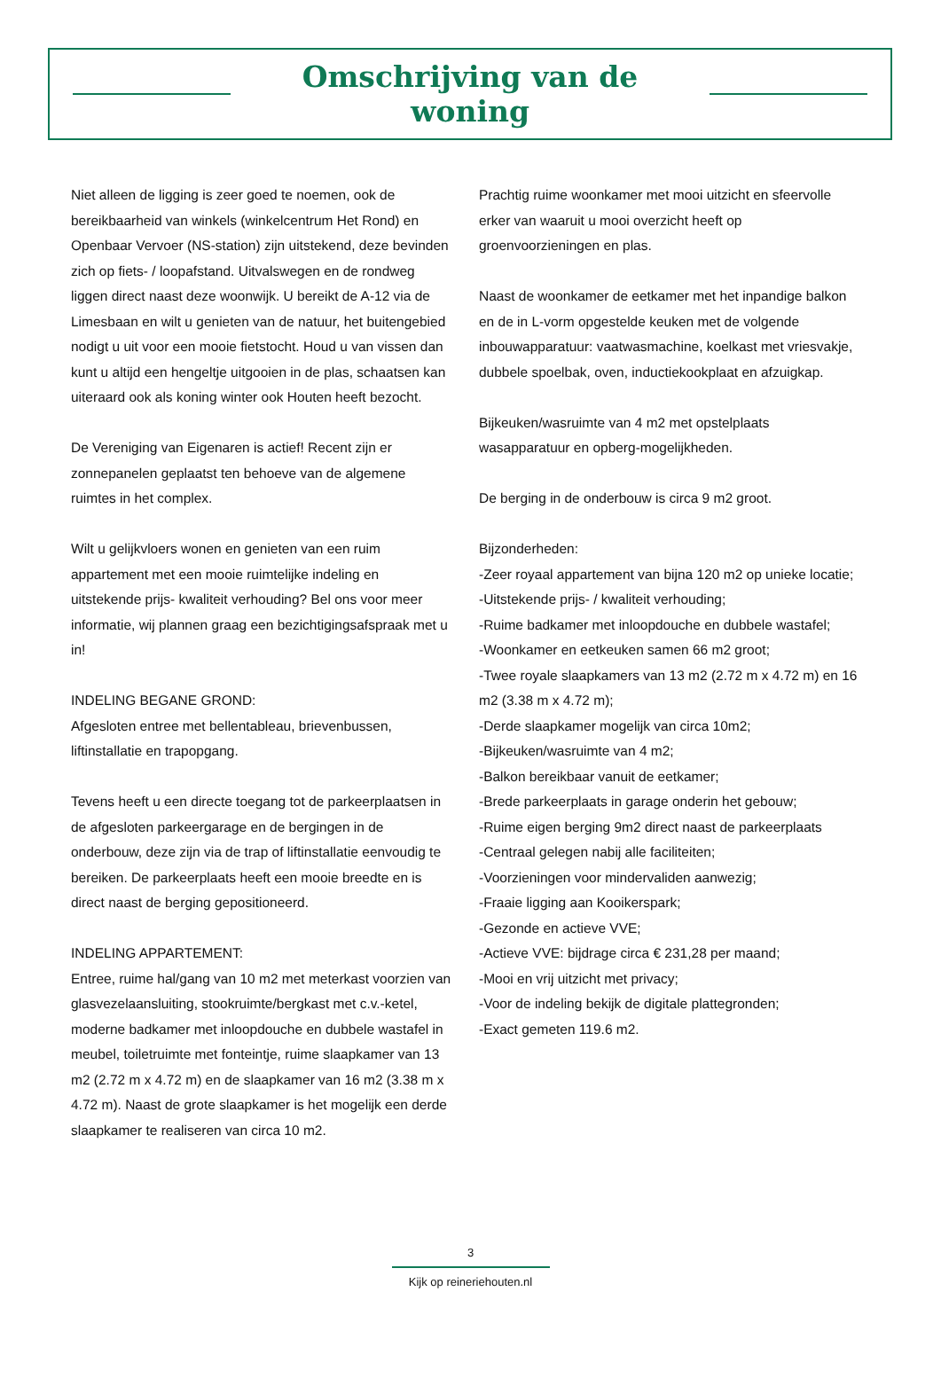Omschrijving van de woning
Niet alleen de ligging is zeer goed te noemen, ook de bereikbaarheid van winkels (winkelcentrum Het Rond) en Openbaar Vervoer (NS-station) zijn uitstekend, deze bevinden zich op fiets- / loopafstand. Uitvalswegen en de rondweg liggen direct naast deze woonwijk. U bereikt de A-12 via de Limesbaan en wilt u genieten van de natuur, het buitengebied nodigt u uit voor een mooie fietstocht. Houd u van vissen dan kunt u altijd een hengeltje uitgooien in de plas, schaatsen kan uiteraard ook als koning winter ook Houten heeft bezocht.
De Vereniging van Eigenaren is actief! Recent zijn er zonnepanelen geplaatst ten behoeve van de algemene ruimtes in het complex.
Wilt u gelijkvloers wonen en genieten van een ruim appartement met een mooie ruimtelijke indeling en uitstekende prijs- kwaliteit verhouding? Bel ons voor meer informatie, wij plannen graag een bezichtigingsafspraak met u in!
INDELING BEGANE GROND:
Afgesloten entree met bellentableau, brievenbussen, liftinstallatie en trapopgang.
Tevens heeft u een directe toegang tot de parkeerplaatsen in de afgesloten parkeergarage en de bergingen in de onderbouw, deze zijn via de trap of liftinstallatie eenvoudig te bereiken. De parkeerplaats heeft een mooie breedte en is direct naast de berging gepositioneerd.
INDELING APPARTEMENT:
Entree, ruime hal/gang van 10 m2 met meterkast voorzien van glasvezelaansluiting, stookruimte/bergkast met c.v.-ketel, moderne badkamer met inloopdouche en dubbele wastafel in meubel, toiletruimte met fonteintje, ruime slaapkamer van 13 m2 (2.72 m x 4.72 m) en de slaapkamer van 16 m2 (3.38 m x 4.72 m). Naast de grote slaapkamer is het mogelijk een derde slaapkamer te realiseren van circa 10 m2.
Prachtig ruime woonkamer met mooi uitzicht en sfeervolle erker van waaruit u mooi overzicht heeft op groenvoorzieningen en plas.
Naast de woonkamer de eetkamer met het inpandige balkon en de in L-vorm opgestelde keuken met de volgende inbouwapparatuur: vaatwasmachine, koelkast met vriesvakje, dubbele spoelbak, oven, inductiekookplaat en afzuigkap.
Bijkeuken/wasruimte van 4 m2 met opstelplaats wasapparatuur en opberg-mogelijkheden.
De berging in de onderbouw is circa 9 m2 groot.
Bijzonderheden:
-Zeer royaal appartement van bijna 120 m2 op unieke locatie;
-Uitstekende prijs- / kwaliteit verhouding;
-Ruime badkamer met inloopdouche en dubbele wastafel;
-Woonkamer en eetkeuken samen 66 m2 groot;
-Twee royale slaapkamers van 13 m2 (2.72 m x 4.72 m) en 16 m2 (3.38 m x 4.72 m);
-Derde slaapkamer mogelijk van circa 10m2;
-Bijkeuken/wasruimte van 4 m2;
-Balkon bereikbaar vanuit de eetkamer;
-Brede parkeerplaats in garage onderin het gebouw;
-Ruime eigen berging 9m2 direct naast de parkeerplaats
-Centraal gelegen nabij alle faciliteiten;
-Voorzieningen voor mindervaliden aanwezig;
-Fraaie ligging aan Kooikerspark;
-Gezonde en actieve VVE;
-Actieve VVE: bijdrage circa € 231,28 per maand;
-Mooi en vrij uitzicht met privacy;
-Voor de indeling bekijk de digitale plattegronden;
-Exact gemeten 119.6 m2.
3
Kijk op reineriehouten.nl